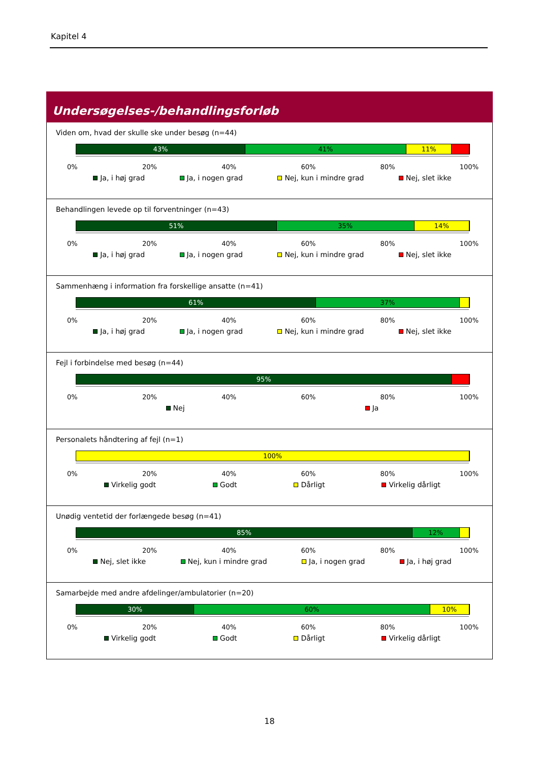Kapitel 4
Undersøgelses-/behandlingsforløb
Viden om, hvad der skulle ske under besøg (n=44)
43% 41% 11%
0% 20% 40% 60% 80% 100%
Ja, i høj grad Ja, i nogen grad Nej, kun i mindre grad Nej, slet ikke
Behandlingen levede op til forventninger (n=43)
51% 35% 14%
0% 20% 40% 60% 80% 100%
Ja, i høj grad Ja, i nogen grad Nej, kun i mindre grad Nej, slet ikke
Sammenhæng i information fra forskellige ansatte (n=41)
61% 37%
0% 20% 40% 60% 80% 100%
Ja, i høj grad Ja, i nogen grad Nej, kun i mindre grad Nej, slet ikke
Fejl i forbindelse med besøg (n=44)
95%
0% 20% 40% 60% 80% 100%
Nej Ja
Personalets håndtering af fejl (n=1)
100%
0% 20% 40% 60% 80% 100%
Virkelig godt Godt Dårligt Virkelig dårligt
Unødig ventetid der forlængede besøg (n=41)
85% 12%
0% 20% 40% 60% 80% 100%
Nej, slet ikke Nej, kun i mindre grad Ja, i nogen grad Ja, i høj grad
Samarbejde med andre afdelinger/ambulatorier (n=20)
30% 60% 10%
0% 20% 40% 60% 80% 100%
Virkelig godt Godt Dårligt Virkelig dårligt
18